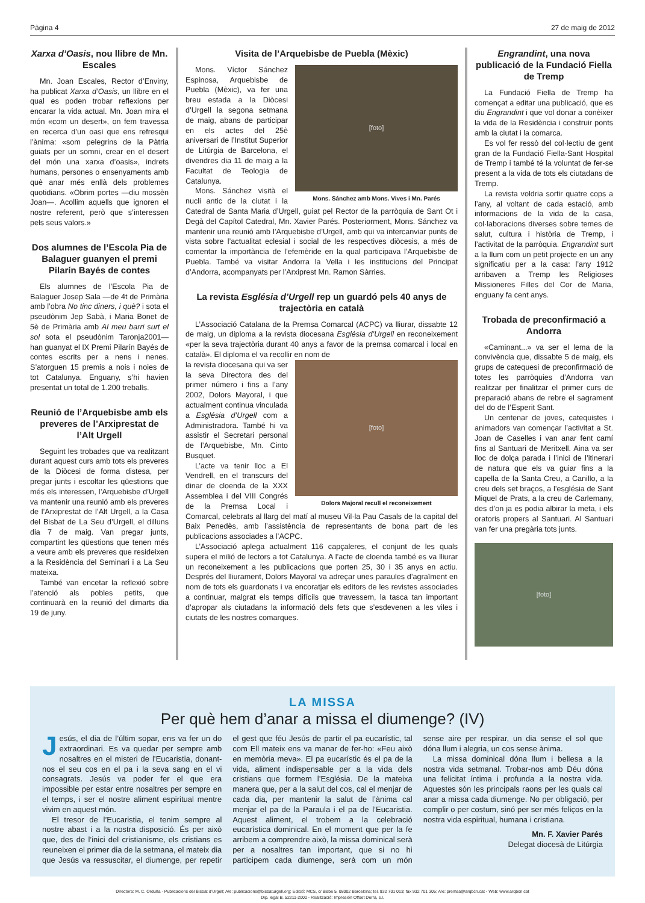Pàgina 4 27 de maig de 2012
Xarxa d’Oasis, nou llibre de Mn. Escales
Mn. Joan Escales, Rector d’Enviny, ha publicat Xarxa d’Oasis, un llibre en el qual es poden trobar reflexions per encarar la vida actual. Mn. Joan mira el món «com un desert», on fem travessa en recerca d’un oasi que ens refresqui l’ànima: «som pelegrins de la Pàtria guiats per un somni, crear en el desert del món una xarxa d’oasis», indrets humans, persones o ensenyaments amb què anar més enllà dels problemes quotidians. «Obrim portes —diu mossèn Joan—. Acollim aquells que ignoren el nostre referent, però que s’interessen pels seus valors.»
Dos alumnes de l’Escola Pia de Balaguer guanyen el premi Pilarín Bayés de contes
Els alumnes de l’Escola Pia de Balaguer Josep Sala —de 4t de Primària amb l’obra No tinc diners, i què? i sota el pseudònim Jep Sabà, i Maria Bonet de 5è de Primària amb Al meu barri surt el sol sota el pseudònim Taronja2001— han guanyat el IX Premi Pilarín Bayés de contes escrits per a nens i nenes. S’atorguen 15 premis a nois i noies de tot Catalunya. Enguany, s’hi havien presentat un total de 1.200 treballs.
Reunió de l’Arquebisbe amb els preveres de l’Arxiprestat de l’Alt Urgell
Seguint les trobades que va realitzant durant aquest curs amb tots els preveres de la Diòcesi de forma distesa, per pregar junts i escoltar les qüestions que més els interessen, l’Arquebisbe d’Urgell va mantenir una reunió amb els preveres de l’Arxiprestat de l’Alt Urgell, a la Casa del Bisbat de La Seu d’Urgell, el dilluns dia 7 de maig. Van pregar junts, compartint les qüestions que tenen més a veure amb els preveres que resideixen a la Residència del Seminari i a La Seu mateixa.
També van encetar la reflexió sobre l’atenció als pobles petits, que continuarà en la reunió del dimarts dia 19 de juny.
Visita de l’Arquebisbe de Puebla (Mèxic)
[foto]
Mons. Sánchez amb Mons. Vives i Mn. Parés
Mons. Víctor Sánchez Espinosa, Arquebisbe de Puebla (Mèxic), va fer una breu estada a la Diòcesi d’Urgell la segona setmana de maig, abans de participar en els actes del 25è aniversari de l’Institut Superior de Litúrgia de Barcelona, el divendres dia 11 de maig a la Facultat de Teologia de Catalunya.
Mons. Sánchez visità el nucli antic de la ciutat i la Catedral de Santa Maria d’Urgell, guiat pel Rector de la parròquia de Sant Ot i Degà del Capítol Catedral, Mn. Xavier Parés. Posteriorment, Mons. Sánchez va mantenir una reunió amb l’Arquebisbe d’Urgell, amb qui va intercanviar punts de vista sobre l’actualitat eclesial i social de les respectives diòcesis, a més de comentar la importància de l’efemèride en la qual participava l’Arquebisbe de Puebla. També va visitar Andorra la Vella i les institucions del Principat d’Andorra, acompanyats per l’Arxiprest Mn. Ramon Sàrries.
La revista Església d’Urgell rep un guardó pels 40 anys de trajectòria en català
L’Associació Catalana de la Premsa Comarcal (ACPC) va lliurar, dissabte 12 de maig, un diploma a la revista diocesana Església d’Urgell en reconeixement «per la seva trajectòria durant 40 anys a favor de la premsa comarcal i local en català». El diploma el va recollir en nom de
[foto]
Dolors Majoral recull el reconeixement
la revista diocesana qui va ser la seva Directora des del primer número i fins a l’any 2002, Dolors Mayoral, i que actualment continua vinculada a Església d’Urgell com a Administradora. També hi va assistir el Secretari personal de l’Arquebisbe, Mn. Cinto Busquet.
L’acte va tenir lloc a El Vendrell, en el transcurs del dinar de cloenda de la XXX Assemblea i del VIII Congrés de la Premsa Local i Comarcal, celebrats al llarg del matí al museu Vil·la Pau Casals de la capital del Baix Penedès, amb l’assistència de representants de bona part de les publicacions associades a l’ACPC.
L’Associació aplega actualment 116 capçaleres, el conjunt de les quals supera el milió de lectors a tot Catalunya. A l’acte de cloenda també es va lliurar un reconeixement a les publicacions que porten 25, 30 i 35 anys en actiu. Després del lliurament, Dolors Mayoral va adreçar unes paraules d’agraïment en nom de tots els guardonats i va encoratjar els editors de les revistes associades a continuar, malgrat els temps difícils que travessem, la tasca tan important d’apropar als ciutadans la informació dels fets que s’esdevenen a les viles i ciutats de les nostres comarques.
Engrandint, una nova publicació de la Fundació Fiella de Tremp
La Fundació Fiella de Tremp ha començat a editar una publicació, que es diu Engrandint i que vol donar a conèixer la vida de la Residència i construir ponts amb la ciutat i la comarca.
Es vol fer ressò del col·lectiu de gent gran de la Fundació Fiella-Sant Hospital de Tremp i també té la voluntat de fer-se present a la vida de tots els ciutadans de Tremp.
La revista voldria sortir quatre cops a l’any, al voltant de cada estació, amb informacions de la vida de la casa, col·laboracions diverses sobre temes de salut, cultura i història de Tremp, i l’activitat de la parròquia. Engrandint surt a la llum com un petit projecte en un any significatiu per a la casa: l’any 1912 arribaven a Tremp les Religioses Missioneres Filles del Cor de Maria, enguany fa cent anys.
Trobada de preconfirmació a Andorra
«Caminant...» va ser el lema de la convivència que, dissabte 5 de maig, els grups de catequesi de preconfirmació de totes les parròquies d’Andorra van realitzar per finalitzar el primer curs de preparació abans de rebre el sagrament del do de l’Esperit Sant.
Un centenar de joves, catequistes i animadors van començar l’activitat a St. Joan de Caselles i van anar fent camí fins al Santuari de Meritxell. Aina va ser lloc de dolça parada i l’inici de l’itinerari de natura que els va guiar fins a la capella de la Santa Creu, a Canillo, a la creu dels set braços, a l’església de Sant Miquel de Prats, a la creu de Carlemany, des d’on ja es podia albirar la meta, i els oratoris propers al Santuari. Al Santuari van fer una pregària tots junts.
[foto]
LA MISSA
Per què hem d’anar a missa el diumenge? (IV)
Jesús, el dia de l’últim sopar, ens va fer un do extraordinari. Es va quedar per sempre amb nosaltres en el misteri de l’Eucaristia, donant-nos el seu cos en el pa i la seva sang en el vi consagrats. Jesús va poder fer el que era impossible per estar entre nosaltres per sempre en el temps, i ser el nostre aliment espiritual mentre vivim en aquest món.
El tresor de l’Eucaristia, el tenim sempre al nostre abast i a la nostra disposició. És per això que, des de l’inici del cristianisme, els cristians es reuneixen el primer dia de la setmana, el mateix dia que Jesús va ressuscitar, el diumenge, per repetir el gest que féu Jesús de partir el pa eucarístic, tal com Ell mateix ens va manar de fer-ho: «Feu això en memòria meva». El pa eucarístic és el pa de la vida, aliment indispensable per a la vida dels cristians que formem l’Església. De la mateixa manera que, per a la salut del cos, cal el menjar de cada dia, per mantenir la salut de l’ànima cal menjar el pa de la Paraula i el pa de l’Eucaristia. Aquest aliment, el trobem a la celebració eucarística dominical. En el moment que per la fe arribem a comprendre això, la missa dominical serà per a nosaltres tan important, que si no hi participem cada diumenge, serà com un món sense aire per respirar, un dia sense el sol que dóna llum i alegria, un cos sense ànima.
La missa dominical dóna llum i bellesa a la nostra vida setmanal. Trobar-nos amb Déu dóna una felicitat íntima i profunda a la nostra vida. Aquestes són les principals raons per les quals cal anar a missa cada diumenge. No per obligació, per complir o per costum, sinó per ser més feliços en la nostra vida espiritual, humana i cristiana.
Mn. F. Xavier Parés
Delegat diocesà de Litúrgia
Directora: M. C. Orduña - Publicacions del Bisbat d’Urgell; A/e: publicacions@bisbaturgell.org; Edició: MCS, c/ Bisbe 5, 08002 Barcelona; tel. 932 701 013; fax 932 701 305; A/e: premsa@arqbcn.cat - Web: www.arqbcn.cat
Dip. legal B. 52211-2000 - Realització: Impresión Offset Derra, s.l.